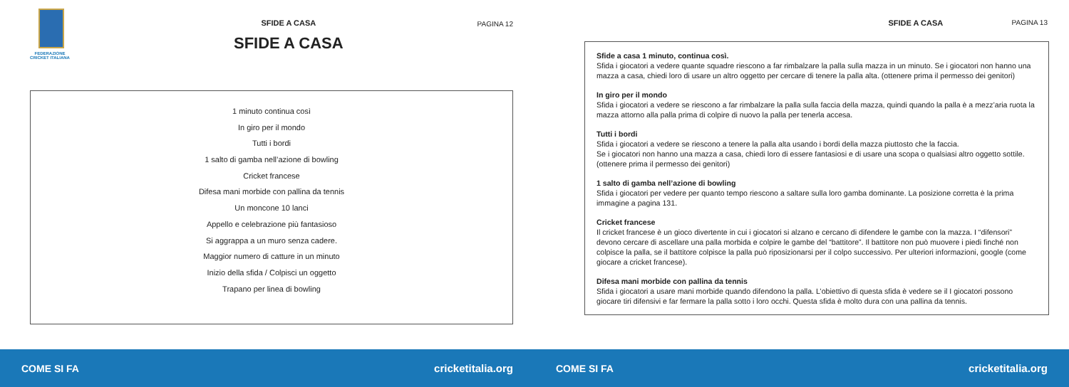FEDERAZIONE
CRICKET ITALIANA
SFIDE A CASA
SFIDE A CASA
PAGINA 12
1 minuto continua così
In giro per il mondo
Tutti i bordi
1 salto di gamba nell’azione di bowling
Cricket francese
Difesa mani morbide con pallina da tennis
Un moncone 10 lanci
Appello e celebrazione più fantasioso
Si aggrappa a un muro senza cadere.
Maggior numero di catture in un minuto
Inizio della sfida / Colpisci un oggetto
Trapano per linea di bowling
SFIDE A CASA PAGINA 13
Sfide a casa 1 minuto, continua così.
Sfida i giocatori a vedere quante squadre riescono a far rimbalzare la palla sulla mazza in un minuto. Se i giocatori non hanno una mazza a casa, chiedi loro di usare un altro oggetto per cercare di tenere la palla alta. (ottenere prima il permesso dei genitori)
In giro per il mondo
Sfida i giocatori a vedere se riescono a far rimbalzare la palla sulla faccia della mazza, quindi quando la palla è a mezz’aria ruota la mazza attorno alla palla prima di colpire di nuovo la palla per tenerla accesa.
Tutti i bordi
Sfida i giocatori a vedere se riescono a tenere la palla alta usando i bordi della mazza piuttosto che la faccia.
Se i giocatori non hanno una mazza a casa, chiedi loro di essere fantasiosi e di usare una scopa o qualsiasi altro oggetto sottile. (ottenere prima il permesso dei genitori)
1 salto di gamba nell’azione di bowling
Sfida i giocatori per vedere per quanto tempo riescono a saltare sulla loro gamba dominante. La posizione corretta è la prima immagine a pagina 131.
Cricket francese
Il cricket francese è un gioco divertente in cui i giocatori si alzano e cercano di difendere le gambe con la mazza. I “difensori” devono cercare di ascellare una palla morbida e colpire le gambe del “battitore”. Il battitore non può muovere i piedi finché non colpisce la palla, se il battitore colpisce la palla può riposizionarsi per il colpo successivo. Per ulteriori informazioni, google (come giocare a cricket francese).
Difesa mani morbide con pallina da tennis
Sfida i giocatori a usare mani morbide quando difendono la palla. L’obiettivo di questa sfida è vedere se il I giocatori possono giocare tiri difensivi e far fermare la palla sotto i loro occhi. Questa sfida è molto dura con una pallina da tennis.
COME SI FA cricketitalia.org COME SI FA cricketitalia.org